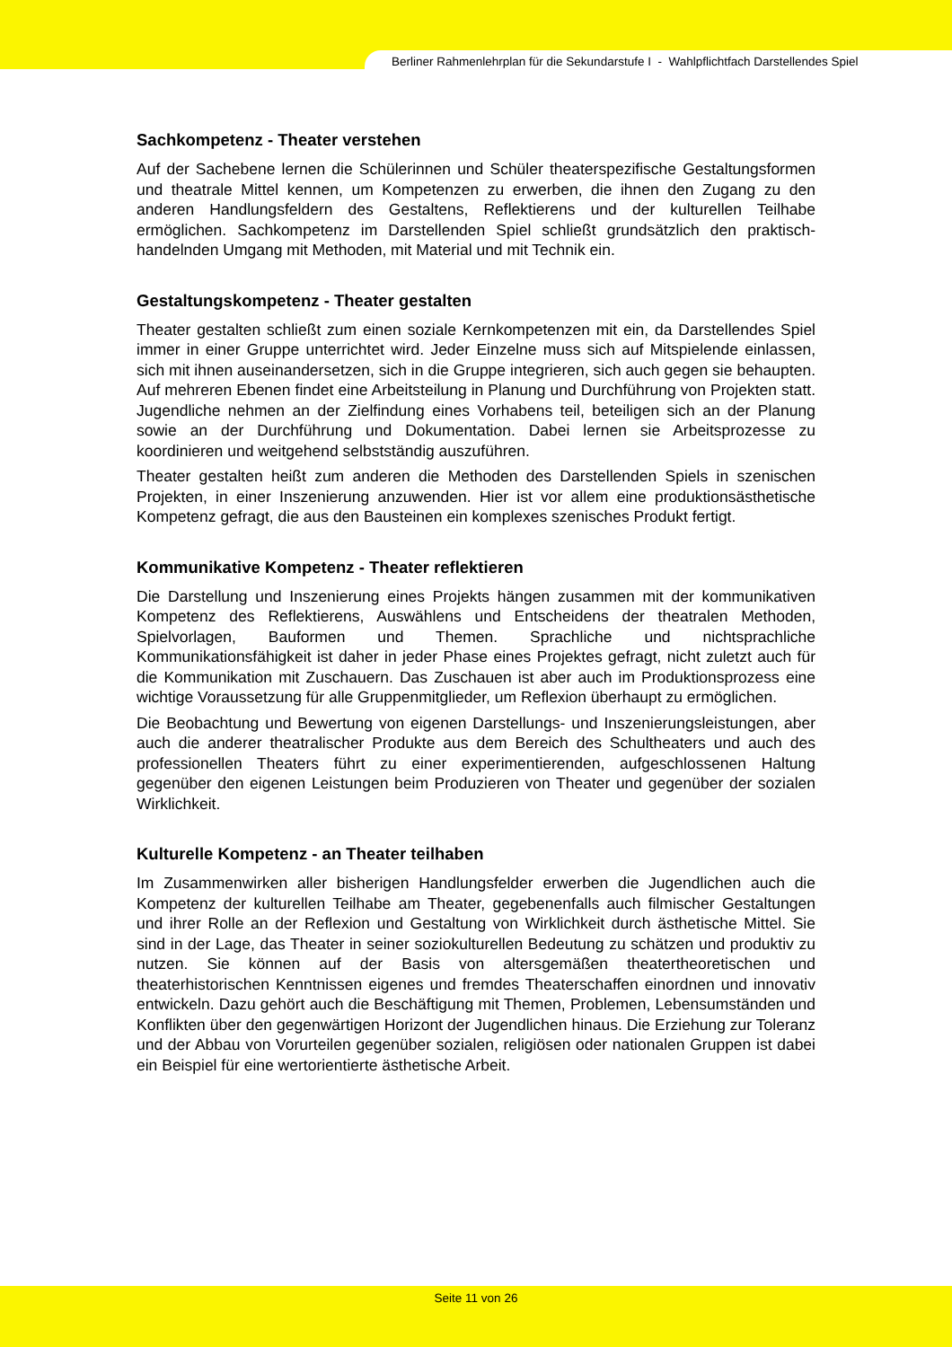Berliner Rahmenlehrplan für die Sekundarstufe I - Wahlpflichtfach Darstellendes Spiel
Sachkompetenz - Theater verstehen
Auf der Sachebene lernen die Schülerinnen und Schüler theaterspezifische Gestaltungsformen und theatrale Mittel kennen, um Kompetenzen zu erwerben, die ihnen den Zugang zu den anderen Handlungsfeldern des Gestaltens, Reflektierens und der kulturellen Teilhabe ermöglichen. Sachkompetenz im Darstellenden Spiel schließt grundsätzlich den praktisch-handelnden Umgang mit Methoden, mit Material und mit Technik ein.
Gestaltungskompetenz - Theater gestalten
Theater gestalten schließt zum einen soziale Kernkompetenzen mit ein, da Darstellendes Spiel immer in einer Gruppe unterrichtet wird. Jeder Einzelne muss sich auf Mitspielende einlassen, sich mit ihnen auseinandersetzen, sich in die Gruppe integrieren, sich auch gegen sie behaupten. Auf mehreren Ebenen findet eine Arbeitsteilung in Planung und Durchführung von Projekten statt. Jugendliche nehmen an der Zielfindung eines Vorhabens teil, beteiligen sich an der Planung sowie an der Durchführung und Dokumentation. Dabei lernen sie Arbeitsprozesse zu koordinieren und weitgehend selbstständig auszuführen.
Theater gestalten heißt zum anderen die Methoden des Darstellenden Spiels in szenischen Projekten, in einer Inszenierung anzuwenden. Hier ist vor allem eine produktionsästhetische Kompetenz gefragt, die aus den Bausteinen ein komplexes szenisches Produkt fertigt.
Kommunikative Kompetenz - Theater reflektieren
Die Darstellung und Inszenierung eines Projekts hängen zusammen mit der kommunikativen Kompetenz des Reflektierens, Auswählens und Entscheidens der theatralen Methoden, Spielvorlagen, Bauformen und Themen. Sprachliche und nichtsprachliche Kommunikationsfähigkeit ist daher in jeder Phase eines Projektes gefragt, nicht zuletzt auch für die Kommunikation mit Zuschauern. Das Zuschauen ist aber auch im Produktionsprozess eine wichtige Voraussetzung für alle Gruppenmitglieder, um Reflexion überhaupt zu ermöglichen.
Die Beobachtung und Bewertung von eigenen Darstellungs- und Inszenierungsleistungen, aber auch die anderer theatralischer Produkte aus dem Bereich des Schultheaters und auch des professionellen Theaters führt zu einer experimentierenden, aufgeschlossenen Haltung gegenüber den eigenen Leistungen beim Produzieren von Theater und gegenüber der sozialen Wirklichkeit.
Kulturelle Kompetenz - an Theater teilhaben
Im Zusammenwirken aller bisherigen Handlungsfelder erwerben die Jugendlichen auch die Kompetenz der kulturellen Teilhabe am Theater, gegebenenfalls auch filmischer Gestaltungen und ihrer Rolle an der Reflexion und Gestaltung von Wirklichkeit durch ästhetische Mittel. Sie sind in der Lage, das Theater in seiner soziokulturellen Bedeutung zu schätzen und produktiv zu nutzen. Sie können auf der Basis von altersgemäßen theatertheoretischen und theaterhistorischen Kenntnissen eigenes und fremdes Theaterschaffen einordnen und innovativ entwickeln. Dazu gehört auch die Beschäftigung mit Themen, Problemen, Lebensumständen und Konflikten über den gegenwärtigen Horizont der Jugendlichen hinaus. Die Erziehung zur Toleranz und der Abbau von Vorurteilen gegenüber sozialen, religiösen oder nationalen Gruppen ist dabei ein Beispiel für eine wertorientierte ästhetische Arbeit.
Seite 11 von 26